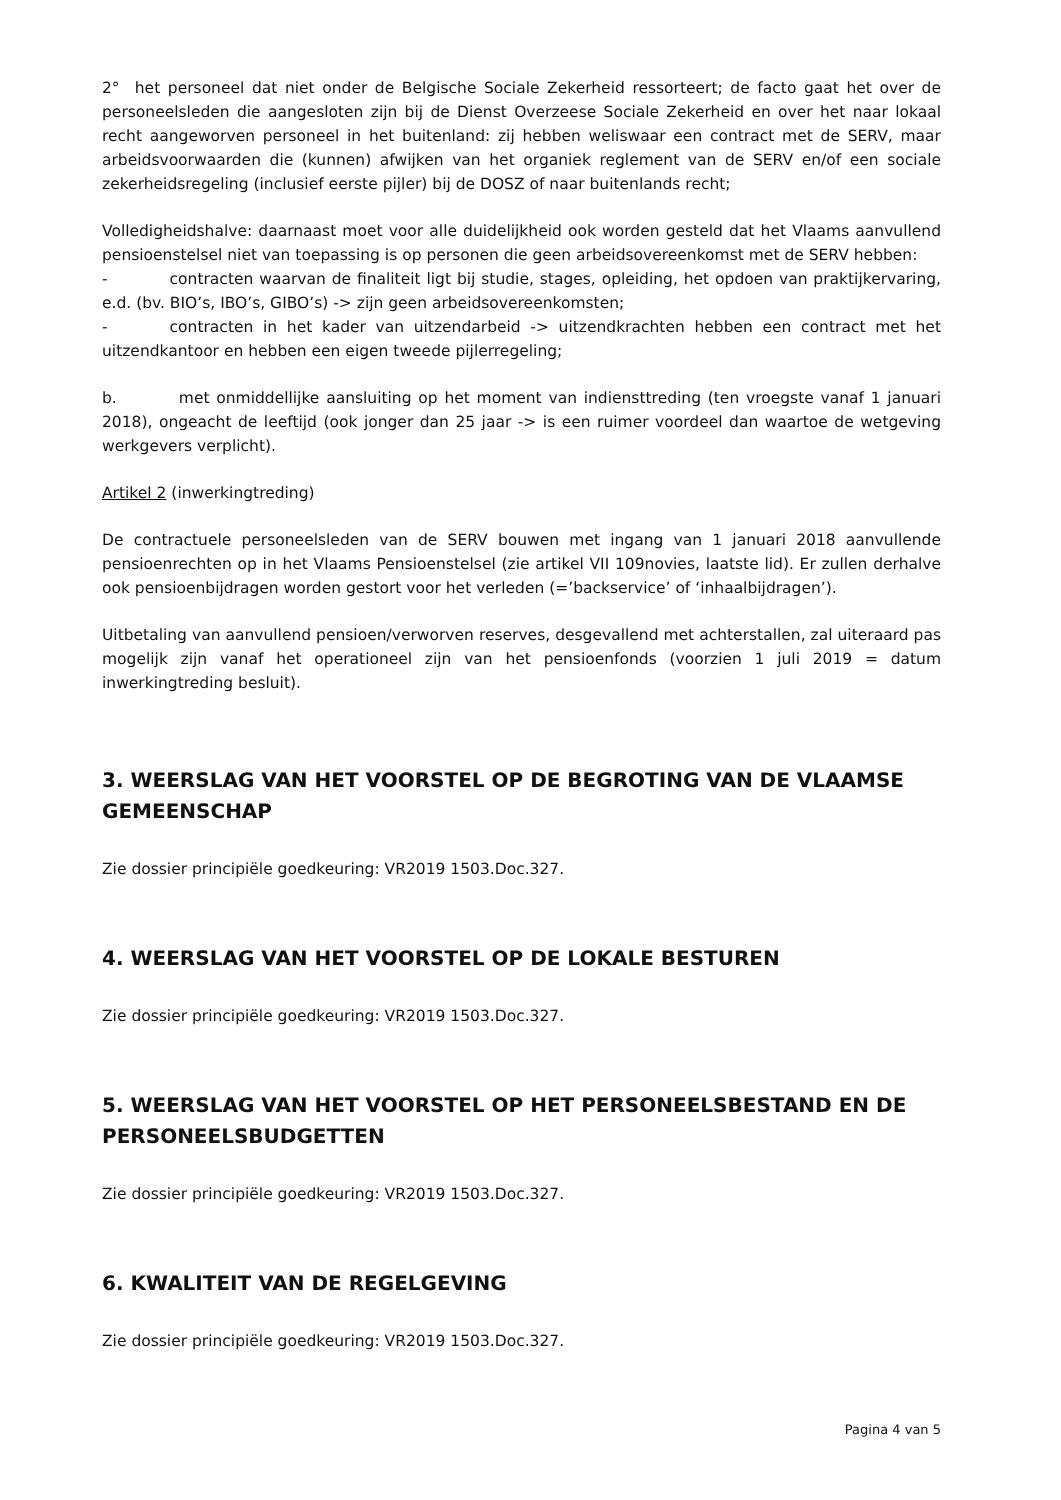2° het personeel dat niet onder de Belgische Sociale Zekerheid ressorteert; de facto gaat het over de personeelsleden die aangesloten zijn bij de Dienst Overzeese Sociale Zekerheid en over het naar lokaal recht aangeworven personeel in het buitenland: zij hebben weliswaar een contract met de SERV, maar arbeidsvoorwaarden die (kunnen) afwijken van het organiek reglement van de SERV en/of een sociale zekerheidsregeling (inclusief eerste pijler) bij de DOSZ of naar buitenlands recht;
Volledigheidshalve: daarnaast moet voor alle duidelijkheid ook worden gesteld dat het Vlaams aanvullend pensioenstelsel niet van toepassing is op personen die geen arbeidsovereenkomst met de SERV hebben:
- contracten waarvan de finaliteit ligt bij studie, stages, opleiding, het opdoen van praktijkervaring, e.d. (bv. BIO’s, IBO’s, GIBO’s) -> zijn geen arbeidsovereenkomsten;
- contracten in het kader van uitzendarbeid -> uitzendkrachten hebben een contract met het uitzendkantoor en hebben een eigen tweede pijlerregeling;
b. met onmiddellijke aansluiting op het moment van indiensttreding (ten vroegste vanaf 1 januari 2018), ongeacht de leeftijd (ook jonger dan 25 jaar -> is een ruimer voordeel dan waartoe de wetgeving werkgevers verplicht).
Artikel 2 (inwerkingtreding)
De contractuele personeelsleden van de SERV bouwen met ingang van 1 januari 2018 aanvullende pensioenrechten op in het Vlaams Pensioenstelsel (zie artikel VII 109novies, laatste lid). Er zullen derhalve ook pensioenbijdragen worden gestort voor het verleden (=’backservice’ of ‘inhaalbijdragen’).
Uitbetaling van aanvullend pensioen/verworven reserves, desgevallend met achterstallen, zal uiteraard pas mogelijk zijn vanaf het operationeel zijn van het pensioenfonds (voorzien 1 juli 2019 = datum inwerkingtreding besluit).
3. WEERSLAG VAN HET VOORSTEL OP DE BEGROTING VAN DE VLAAMSE GEMEENSCHAP
Zie dossier principiële goedkeuring: VR2019 1503.Doc.327.
4. WEERSLAG VAN HET VOORSTEL OP DE LOKALE BESTUREN
Zie dossier principiële goedkeuring: VR2019 1503.Doc.327.
5. WEERSLAG VAN HET VOORSTEL OP HET PERSONEELSBESTAND EN DE PERSONEELSBUDGETTEN
Zie dossier principiële goedkeuring: VR2019 1503.Doc.327.
6. KWALITEIT VAN DE REGELGEVING
Zie dossier principiële goedkeuring: VR2019 1503.Doc.327.
Pagina 4 van 5